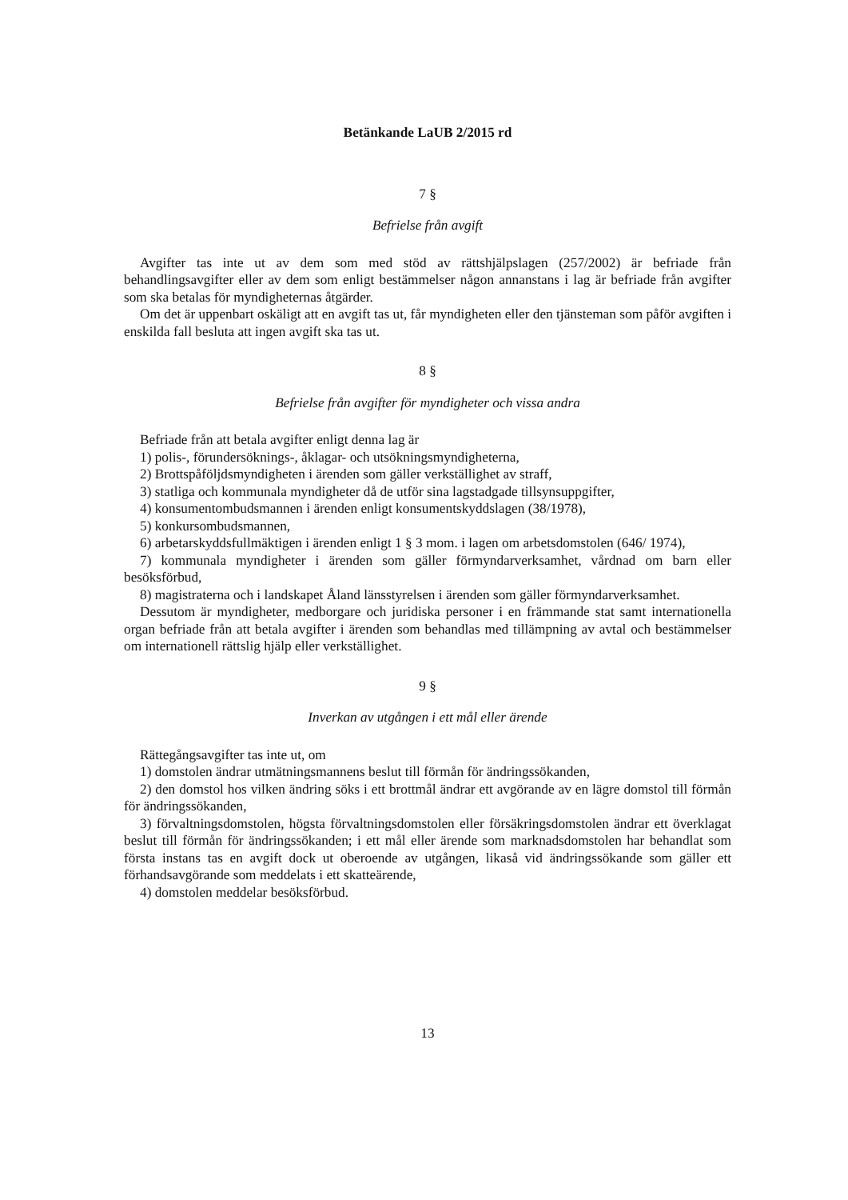Betänkande LaUB 2/2015 rd
7 §
Befrielse från avgift
Avgifter tas inte ut av dem som med stöd av rättshjälpslagen (257/2002) är befriade från behandlingsavgifter eller av dem som enligt bestämmelser någon annanstans i lag är befriade från avgifter som ska betalas för myndigheternas åtgärder.
Om det är uppenbart oskäligt att en avgift tas ut, får myndigheten eller den tjänsteman som påför avgiften i enskilda fall besluta att ingen avgift ska tas ut.
8 §
Befrielse från avgifter för myndigheter och vissa andra
Befriade från att betala avgifter enligt denna lag är
1) polis-, förundersöknings-, åklagar- och utsökningsmyndigheterna,
2) Brottspåföljdsmyndigheten i ärenden som gäller verkställighet av straff,
3) statliga och kommunala myndigheter då de utför sina lagstadgade tillsynsuppgifter,
4) konsumentombudsmannen i ärenden enligt konsumentskyddslagen (38/1978),
5) konkursombudsmannen,
6) arbetarskyddsfullmäktigen i ärenden enligt 1 § 3 mom. i lagen om arbetsdomstolen (646/ 1974),
7) kommunala myndigheter i ärenden som gäller förmyndarverksamhet, vårdnad om barn eller besöksförbud,
8) magistraterna och i landskapet Åland länsstyrelsen i ärenden som gäller förmyndarverksamhet.
Dessutom är myndigheter, medborgare och juridiska personer i en främmande stat samt internationella organ befriade från att betala avgifter i ärenden som behandlas med tillämpning av avtal och bestämmelser om internationell rättslig hjälp eller verkställighet.
9 §
Inverkan av utgången i ett mål eller ärende
Rättegångsavgifter tas inte ut, om
1) domstolen ändrar utmätningsmannens beslut till förmån för ändringssökanden,
2) den domstol hos vilken ändring söks i ett brottmål ändrar ett avgörande av en lägre domstol till förmån för ändringssökanden,
3) förvaltningsdomstolen, högsta förvaltningsdomstolen eller försäkringsdomstolen ändrar ett överklagat beslut till förmån för ändringssökanden; i ett mål eller ärende som marknadsdomstolen har behandlat som första instans tas en avgift dock ut oberoende av utgången, likaså vid ändringssökande som gäller ett förhandsavgörande som meddelats i ett skatteärende,
4) domstolen meddelar besöksförbud.
13